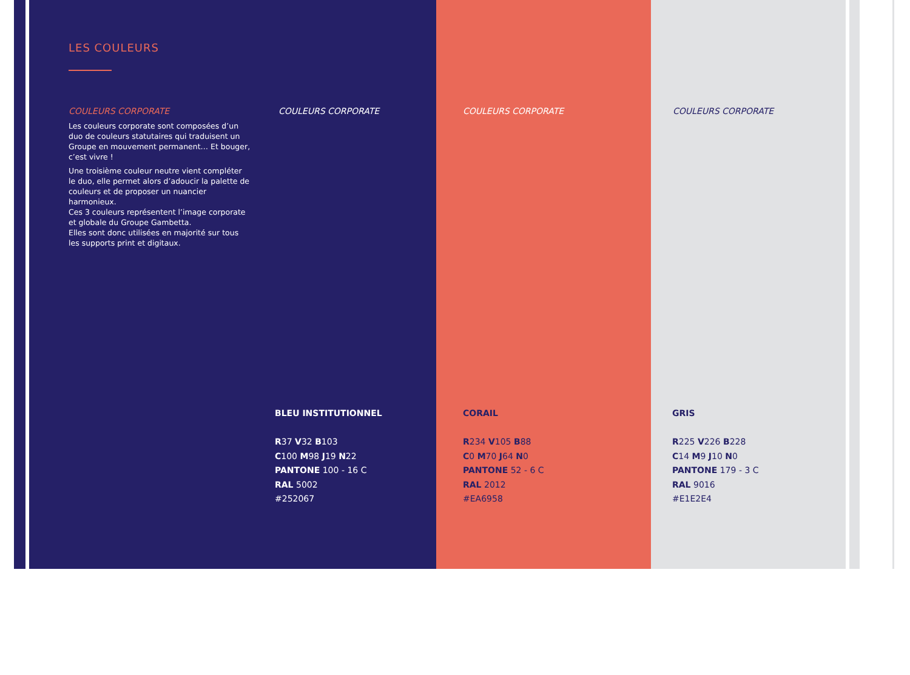LES COULEURS
COULEURS CORPORATE
Les couleurs corporate sont composées d’un duo de couleurs statutaires qui traduisent un Groupe en mouvement permanent… Et bouger, c’est vivre !
Une troisième couleur neutre vient compléter le duo, elle permet alors d’adoucir la palette de couleurs et de proposer un nuancier harmonieux.
Ces 3 couleurs représentent l’image corporate et globale du Groupe Gambetta.
Elles sont donc utilisées en majorité sur tous les supports print et digitaux.
COULEURS CORPORATE COULEURS CORPORATE COULEURS CORPORATE
BLEU INSTITUTIONNEL
R37 V32 B103
C100 M98 J19 N22
PANTONE 100 - 16 C
RAL 5002
#252067
CORAIL
R234 V105 B88
C0 M70 J64 N0
PANTONE 52 - 6 C
RAL 2012
#EA6958
GRIS
R225 V226 B228
C14 M9 J10 N0
PANTONE 179 - 3 C
RAL 9016
#E1E2E4